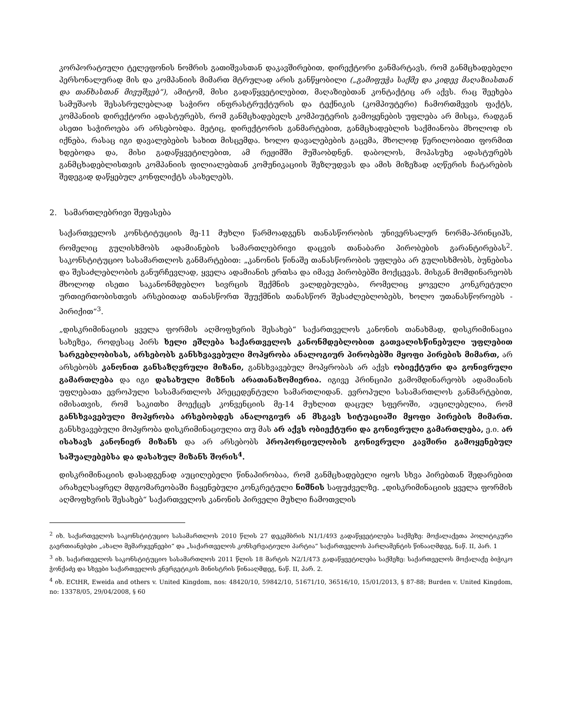კორპორატიული ტელეფონის ნომრის გათიშვასთან დაკავშირებით, დირექტორი განმარტავს, რომ განმცხადებელი პერსონალურად მის და კომპანიის მიმართ მტრულად არის განწყობილი („გამიფუჭა საქმე და კიდევ მაღაზიასთან და თანხასთან მივუშვებ“), ამიტომ, მისი გადაწყვეტილებით, მაღაზიებთან კონტაქტიც არ აქვს. რაც შეეხება სამუშაოს შესასრულებლად საჭირო ინფრასტრუქტურის და ტექნიკის (კომპიუტერი) ჩამორთმევის ფაქტს, კომპანიის დირექტორი ადასტურებს, რომ განმცხადებელს კომპიუტერის გამოყენების უფლება არ მისცა, რადგან ასეთი საჭიროება არ არსებობდა. მეტიც, დირექტორის განმარტებით, განმცხადებლის საქმიანობა მხოლოდ ის იქნება, რასაც იგი დავალებების სახით მისცემდა. ხოლო დავალებების გაცემა, მხოლოდ წერილობითი ფორმით ხდებოდა და, მისი გადაწყვეტილებით, ამ რეჟიმში მუშაობდნენ. დაბოლოს, მოპასუხე ადასტურებს განმცხადებლისთვის კომპანიის ფილიალებთან კომუნიკაციის შეზღუდვას და ამის მიზეზად აღწერის ჩატარების შედეგად დაწყებულ კონფლიქტს ასახელებს.
2. სამართლებრივი შეფასება
საქართველოს კონსტიტუციის მე-11 მუხლი წარმოადგენს თანასწორობის უნივერსალურ ნორმა-პრინციპს, რომელიც გულისხმობს ადამიანების სამართლებრივი დაცვის თანაბარი პირობების გარანტირებას<sup>2</sup>. საკონსტიტუციო სასამართლოს განმარტებით: „კანონის წინაშე თანასწორობის უფლება არ გულისხმობს, ბუნებისა და შესაძლებლობის განურჩევლად, ყველა ადამიანის ერთსა და იმავე პირობებში მოქცევას. მისგან მომდინარეობს მხოლოდ ისეთი საკანონმდებლო სივრცის შექმნის ვალდებულება, რომელიც ყოველი კონკრეტული ურთიერთობისთვის არსებითად თანასწორთ შეუქმნის თანასწორ შესაძლებლობებს, ხოლო უთანასწოროებს - პირიქით“<sup>3</sup>.
„დისკრიმინაციის ყველა ფორმის აღმოფხვრის შესახებ“ საქართველოს კანონის თანახმად, დისკრიმინაცია სახეზეა, როდესაც პირს ხელი ეშლება საქართველოს კანონმდებლობით გათვალისწინებული უფლებით სარგებლობისას, არსებობს განსხვავებული მოპყრობა ანალოგიურ პირობებში მყოფი პირების მიმართ, არ არსებობს კანონით განსაზღვრული მიზანი, განსხვავებულ მოპყრობას არ აქვს ობიექტური და გონივრული გამართლება და იგი დასახული მიზნის არათანაზომიერია. იგივე პრინციპი გამომდინარეობს ადამიანის უფლებათა ევროპული სასამართლოს პრეცედენტული სამართლიდან. ევროპული სასამართლოს განმარტებით, იმისათვის, რომ საკითხი მოექცეს კონვენციის მე-14 მუხლით დაცულ სფეროში, აუცილებელია, რომ განსხვავებული მოპყრობა არსებობდეს ანალოგიურ ან მსგავს სიტუაციაში მყოფი პირების მიმართ. განსხვავებული მოპყრობა დისკრიმინაციულია თუ მას არ აქვს ობიექტური და გონივრული გამართლება, ე.ი. არ ისახავს კანონიერ მიზანს და არ არსებობს პროპორციულობის გონივრული კავშირი გამოყენებულ საშუალებებსა და დასახულ მიზანს შორის<sup>4</sup>.
დისკრიმინაციის დასადგენად აუცილებელი წინაპირობაა, რომ განმცხადებელი იყოს სხვა პირებთან შედარებით არახელსაყრელ მდგომარეობაში ჩაყენებული კონკრეტული ნიშნის საფუძველზე. „დისკრიმინაციის ყველა ფორმის აღმოფხვრის შესახებ“ საქართველოს კანონის პირველი მუხლი ჩამოთვლის
<sup>2</sup> იხ. საქართველოს საკონსტიტუციო სასამართლოს 2010 წლის 27 დეკემბრის N1/1/493 გადაწყვეტილება საქმეზე: მოქალაქეთა პოლიტიკური გაერთიანებები „ახალი მემარჯვენეები“ და „საქართველოს კონსერვატიული პარტია“ საქართველოს პარლამენტის წინააღმდეგ, ნაწ. II, პარ. 1
<sup>3</sup> იხ. საქართველოს საკონსტიტუციო სასამართლოს 2011 წლის 18 მარტის N2/1/473 გადაწყვეტილება საქმეზე: საქართველოს მოქალაქე ბიჭიკო ჭონქაძე და სხვები საქართველოს ენერგეტიკის მინისტრის წინააღმდეგ, ნაწ. II, პარ. 2.
<sup>4</sup> იხ. ECtHR, Eweida and others v. United Kingdom, nos: 48420/10, 59842/10, 51671/10, 36516/10, 15/01/2013, § 87-88; Burden v. United Kingdom, no: 13378/05, 29/04/2008, § 60